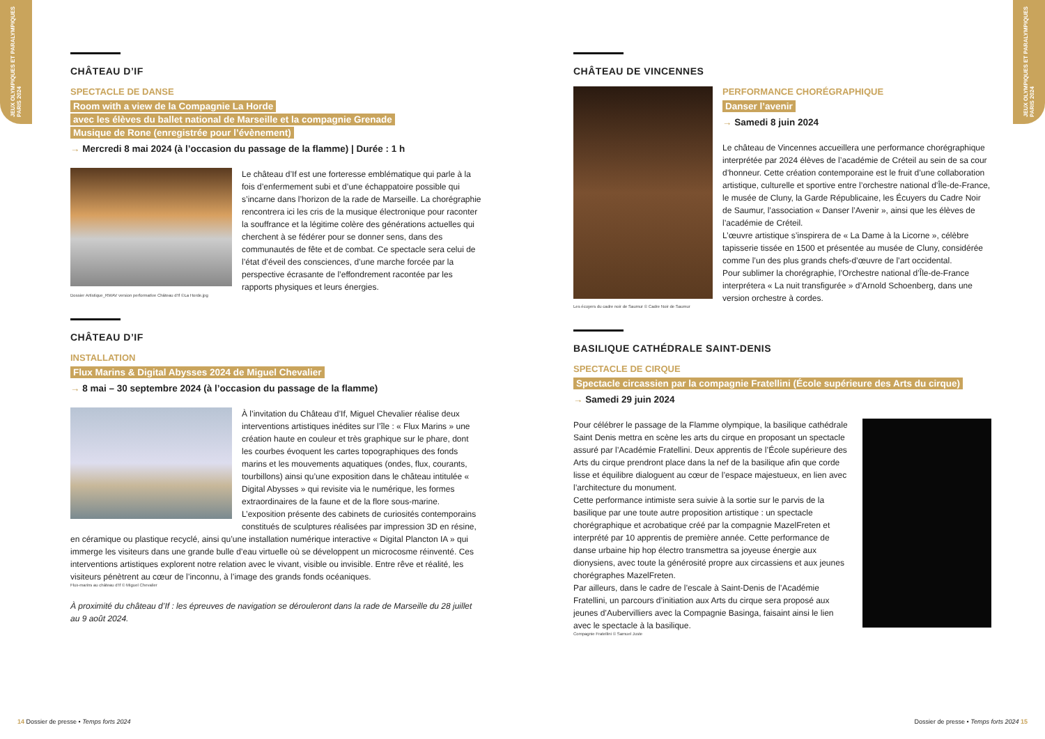JEUX OLYMPIQUES ET PARALYMPIQUES PARIS 2024
JEUX OLYMPIQUES ET PARALYMPIQUES PARIS 2024
CHÂTEAU D’IF
SPECTACLE DE DANSE
Room with a view de la Compagnie La Horde
avec les élèves du ballet national de Marseille et la compagnie Grenade
Musique de Rone (enregistrée pour l’évènement)
→ Mercredi 8 mai 2024 (à l’occasion du passage de la flamme) | Durée : 1 h
Le château d’If est une forteresse emblématique qui parle à la fois d’enfermement subi et d’une échappatoire possible qui s’incarne dans l’horizon de la rade de Marseille. La chorégraphie rencontrera ici les cris de la musique électronique pour raconter la souffrance et la légitime colère des générations actuelles qui cherchent à se fédérer pour se donner sens, dans des communautés de fête et de combat. Ce spectacle sera celui de l’état d’éveil des consciences, d’une marche forcée par la perspective écrasante de l’effondrement racontée par les rapports physiques et leurs énergies.
Dossier Artistique_RWAV version performative Château d’If ©La Horde.jpg
CHÂTEAU D’IF
INSTALLATION
Flux Marins & Digital Abysses 2024 de Miguel Chevalier
→ 8 mai – 30 septembre 2024 (à l’occasion du passage de la flamme)
À l’invitation du Château d’If, Miguel Chevalier réalise deux interventions artistiques inédites sur l’île : « Flux Marins » une création haute en couleur et très graphique sur le phare, dont les courbes évoquent les cartes topographiques des fonds marins et les mouvements aquatiques (ondes, flux, courants, tourbillons) ainsi qu’une exposition dans le château intitulée « Digital Abysses » qui revisite via le numérique, les formes extraordinaires de la faune et de la flore sous-marine. L’exposition présente des cabinets de curiosités contemporains constitués de sculptures réalisées par impression 3D en résine,
en céramique ou plastique recyclé, ainsi qu’une installation numérique interactive « Digital Plancton IA » qui immerge les visiteurs dans une grande bulle d’eau virtuelle où se développent un microcosme réinventé. Ces interventions artistiques explorent notre relation avec le vivant, visible ou invisible. Entre rêve et réalité, les visiteurs pénètrent au cœur de l’inconnu, à l’image des grands fonds océaniques.
Flux-marins au château d’If © Miguel Chevalier
À proximité du château d’If : les épreuves de navigation se dérouleront dans la rade de Marseille du 28 juillet au 9 août 2024.
CHÂTEAU DE VINCENNES
PERFORMANCE CHORÉGRAPHIQUE
Danser l’avenir
→ Samedi 8 juin 2024
Le château de Vincennes accueillera une performance chorégraphique interprétée par 2024 élèves de l’académie de Créteil au sein de sa cour d’honneur. Cette création contemporaine est le fruit d’une collaboration artistique, culturelle et sportive entre l’orchestre national d’Île-de-France, le musée de Cluny, la Garde Républicaine, les Écuyers du Cadre Noir de Saumur, l’association « Danser l’Avenir », ainsi que les élèves de l’académie de Créteil.
L’œuvre artistique s’inspirera de « La Dame à la Licorne », célèbre tapisserie tissée en 1500 et présentée au musée de Cluny, considérée comme l’un des plus grands chefs-d’œuvre de l’art occidental.
Pour sublimer la chorégraphie, l’Orchestre national d’Île-de-France interprétera « La nuit transfigurée » d’Arnold Schoenberg, dans une version orchestre à cordes.
Les écuyers du cadre noir de Saumur © Cadre Noir de Saumur
BASILIQUE CATHÉDRALE SAINT-DENIS
SPECTACLE DE CIRQUE
Spectacle circassien par la compagnie Fratellini (École supérieure des Arts du cirque)
→ Samedi 29 juin 2024
Pour célébrer le passage de la Flamme olympique, la basilique cathédrale Saint Denis mettra en scène les arts du cirque en proposant un spectacle assuré par l’Académie Fratellini. Deux apprentis de l’École supérieure des Arts du cirque prendront place dans la nef de la basilique afin que corde lisse et équilibre dialoguent au cœur de l’espace majestueux, en lien avec l’architecture du monument.
Cette performance intimiste sera suivie à la sortie sur le parvis de la basilique par une toute autre proposition artistique : un spectacle chorégraphique et acrobatique créé par la compagnie MazelFreten et interprété par 10 apprentis de première année. Cette performance de danse urbaine hip hop électro transmettra sa joyeuse énergie aux dionysiens, avec toute la générosité propre aux circassiens et aux jeunes chorégraphes MazelFreten.
Par ailleurs, dans le cadre de l’escale à Saint-Denis de l’Académie Fratellini, un parcours d’initiation aux Arts du cirque sera proposé aux jeunes d’Aubervilliers avec la Compagnie Basinga, faisaint ainsi le lien avec le spectacle à la basilique.
Compagnie Fratellini © Samuel Juste
14 Dossier de presse • Temps forts 2024
Dossier de presse • Temps forts 2024 15